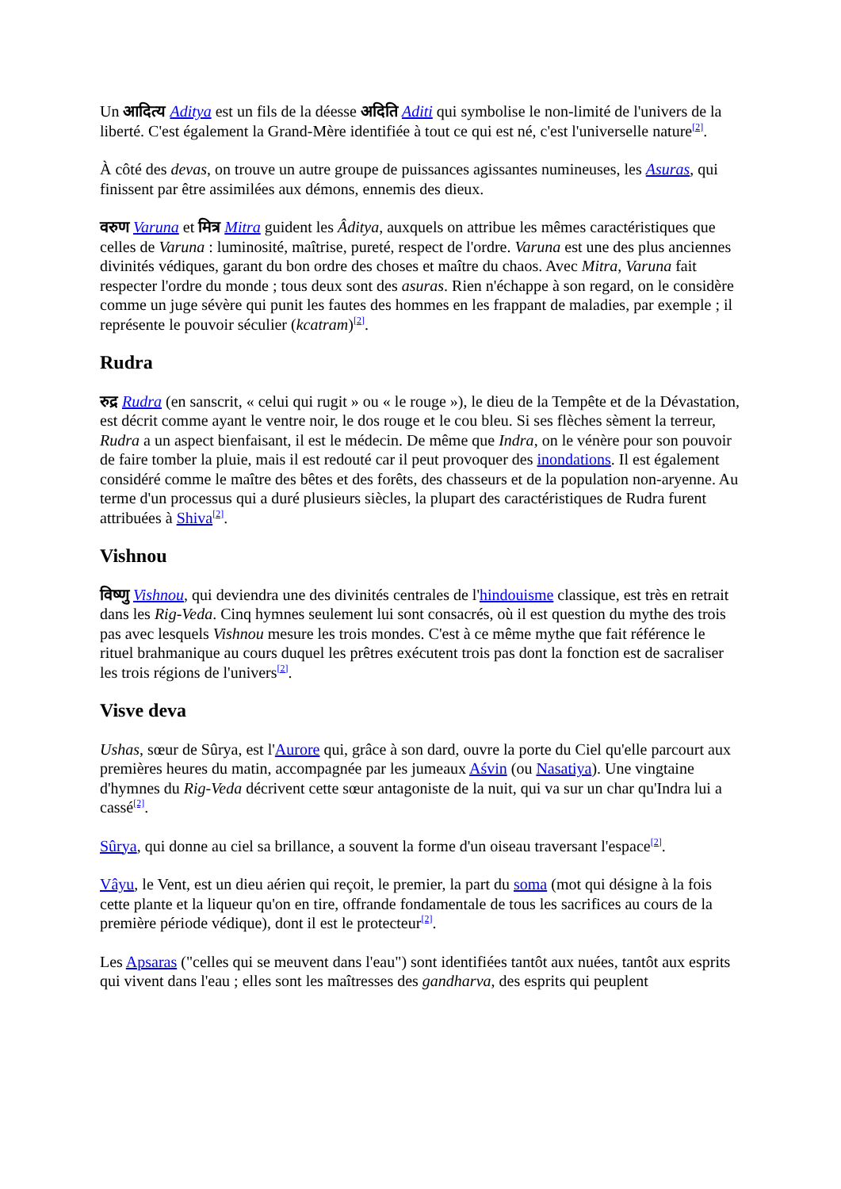Un आदित्य Aditya est un fils de la déesse अदिति Aditi qui symbolise le non-limité de l'univers de la liberté. C'est également la Grand-Mère identifiée à tout ce qui est né, c'est l'universelle nature<sup>[2]</sup>.
À côté des devas, on trouve un autre groupe de puissances agissantes numineuses, les Asuras, qui finissent par être assimilées aux démons, ennemis des dieux.
वरुण Varuna et मित्र Mitra guident les Âditya, auxquels on attribue les mêmes caractéristiques que celles de Varuna : luminosité, maîtrise, pureté, respect de l'ordre. Varuna est une des plus anciennes divinités védiques, garant du bon ordre des choses et maître du chaos. Avec Mitra, Varuna fait respecter l'ordre du monde ; tous deux sont des asuras. Rien n'échappe à son regard, on le considère comme un juge sévère qui punit les fautes des hommes en les frappant de maladies, par exemple ; il représente le pouvoir séculier (kcatram)<sup>[2]</sup>.
Rudra
रुद्र Rudra (en sanscrit, « celui qui rugit » ou « le rouge »), le dieu de la Tempête et de la Dévastation, est décrit comme ayant le ventre noir, le dos rouge et le cou bleu. Si ses flèches sèment la terreur, Rudra a un aspect bienfaisant, il est le médecin. De même que Indra, on le vénère pour son pouvoir de faire tomber la pluie, mais il est redouté car il peut provoquer des inondations. Il est également considéré comme le maître des bêtes et des forêts, des chasseurs et de la population non-aryenne. Au terme d'un processus qui a duré plusieurs siècles, la plupart des caractéristiques de Rudra furent attribuées à Shiva<sup>[2]</sup>.
Vishnou
विष्णु Vishnou, qui deviendra une des divinités centrales de l'hindouisme classique, est très en retrait dans les Rig-Veda. Cinq hymnes seulement lui sont consacrés, où il est question du mythe des trois pas avec lesquels Vishnou mesure les trois mondes. C'est à ce même mythe que fait référence le rituel brahmanique au cours duquel les prêtres exécutent trois pas dont la fonction est de sacraliser les trois régions de l'univers<sup>[2]</sup>.
Visve deva
Ushas, sœur de Sûrya, est l'Aurore qui, grâce à son dard, ouvre la porte du Ciel qu'elle parcourt aux premières heures du matin, accompagnée par les jumeaux Aśvin (ou Nasatiya). Une vingtaine d'hymnes du Rig-Veda décrivent cette sœur antagoniste de la nuit, qui va sur un char qu'Indra lui a cassé<sup>[2]</sup>.
Sûrya, qui donne au ciel sa brillance, a souvent la forme d'un oiseau traversant l'espace<sup>[2]</sup>.
Vâyu, le Vent, est un dieu aérien qui reçoit, le premier, la part du soma (mot qui désigne à la fois cette plante et la liqueur qu'on en tire, offrande fondamentale de tous les sacrifices au cours de la première période védique), dont il est le protecteur<sup>[2]</sup>.
Les Apsaras ("celles qui se meuvent dans l'eau") sont identifiées tantôt aux nuées, tantôt aux esprits qui vivent dans l'eau ; elles sont les maîtresses des gandharva, des esprits qui peuplent